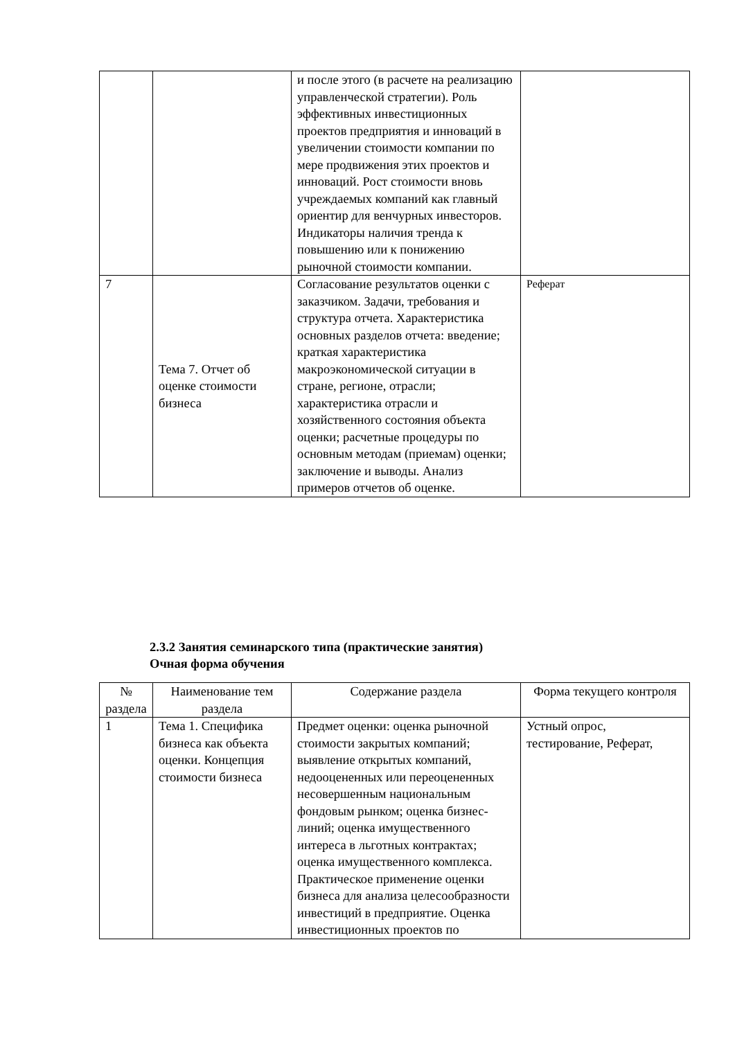| | | и после этого (в расчете на реализацию управленческой стратегии). Роль эффективных инвестиционных проектов предприятия и инноваций в увеличении стоимости компании по мере продвижения этих проектов и инноваций. Рост стоимости вновь учреждаемых компаний как главный ориентир для венчурных инвесторов. Индикаторы наличия тренда к повышению или к понижению рыночной стоимости компании. | |
| 7 | Тема 7. Отчет об оценке стоимости бизнеса | Согласование результатов оценки с заказчиком. Задачи, требования и структура отчета. Характеристика основных разделов отчета: введение; краткая характеристика макроэкономической ситуации в стране, регионе, отрасли; характеристика отрасли и хозяйственного состояния объекта оценки; расчетные процедуры по основным методам (приемам) оценки; заключение и выводы. Анализ примеров отчетов об оценке. | Реферат |
2.3.2 Занятия семинарского типа (практические занятия)
Очная форма обучения
| № раздела | Наименование тем раздела | Содержание раздела | Форма текущего контроля |
| --- | --- | --- | --- |
| 1 | Тема 1. Специфика бизнеса как объекта оценки. Концепция стоимости бизнеса | Предмет оценки: оценка рыночной стоимости закрытых компаний; выявление открытых компаний, недооцененных или переоцененных несовершенным национальным фондовым рынком; оценка бизнес-линий; оценка имущественного интереса в льготных контрактах; оценка имущественного комплекса. Практическое применение оценки бизнеса для анализа целесообразности инвестиций в предприятие. Оценка инвестиционных проектов по | Устный опрос, тестирование, Реферат, |